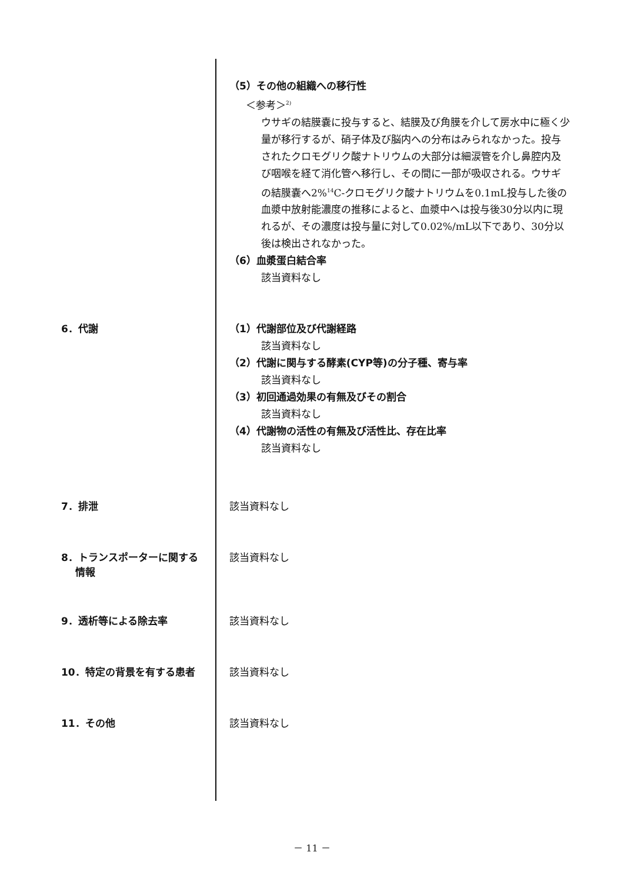（5）その他の組織への移行性
＜参考＞<sup>2)</sup>
ウサギの結膜嚢に投与すると、結膜及び角膜を介して房水中に極く少量が移行するが、硝子体及び脳内への分布はみられなかった。投与されたクロモグリク酸ナトリウムの大部分は細涙管を介し鼻腔内及び咽喉を経て消化管へ移行し、その間に一部が吸収される。ウサギの結膜嚢へ2%<sup>14</sup>C-クロモグリク酸ナトリウムを0.1mL投与した後の血漿中放射能濃度の推移によると、血漿中へは投与後30分以内に現れるが、その濃度は投与量に対して0.02%/mL以下であり、30分以後は検出されなかった。
（6）血漿蛋白結合率
該当資料なし
6．代謝
（1）代謝部位及び代謝経路
該当資料なし
（2）代謝に関与する酵素(CYP等)の分子種、寄与率
該当資料なし
（3）初回通過効果の有無及びその割合
該当資料なし
（4）代謝物の活性の有無及び活性比、存在比率
該当資料なし
7．排泄
該当資料なし
8．トランスポーターに関する
情報
該当資料なし
9．透析等による除去率
該当資料なし
10．特定の背景を有する患者
該当資料なし
11．その他
該当資料なし
－ 11 －